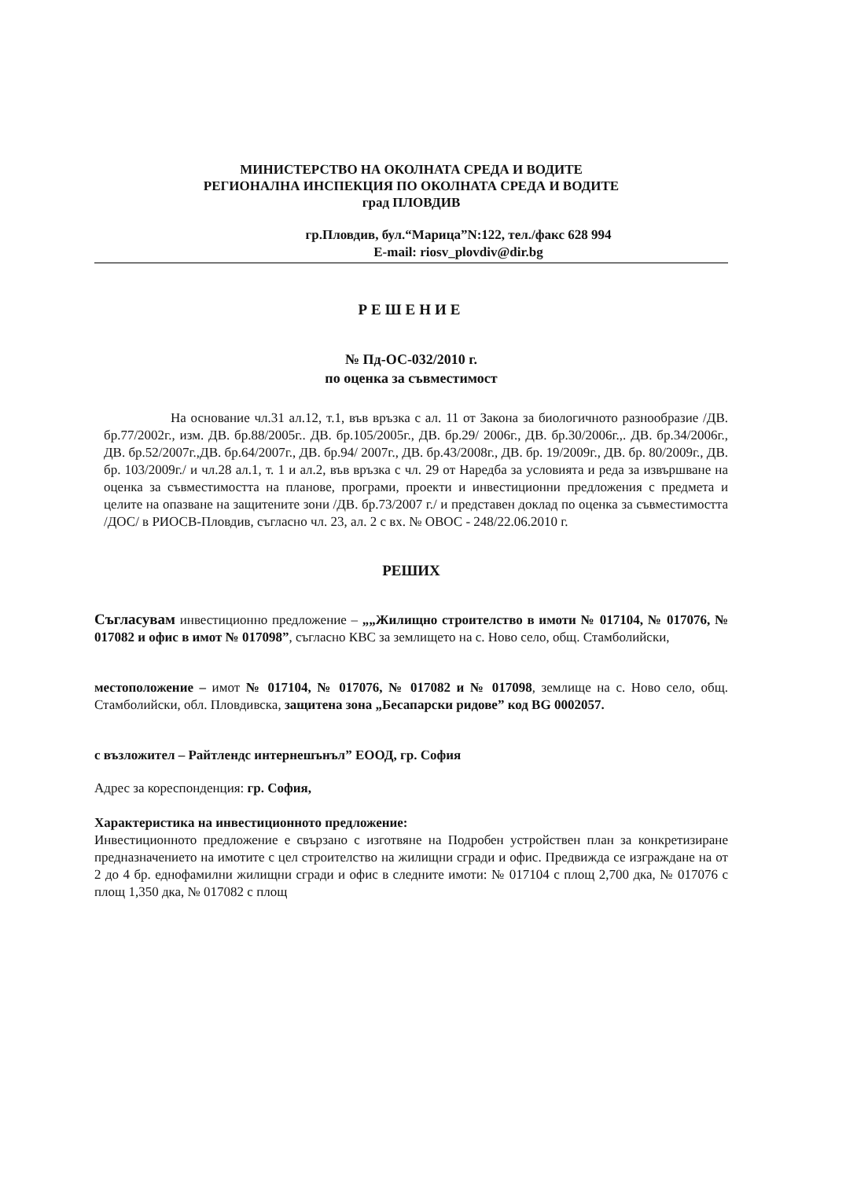МИНИСТЕРСТВО НА ОКОЛНАТА СРЕДА И ВОДИТЕ
РЕГИОНАЛНА ИНСПЕКЦИЯ ПО ОКОЛНАТА СРЕДА И ВОДИТЕ
град ПЛОВДИВ
гр.Пловдив, бул.“Марица”N:122, тел./факс 628 994
E-mail: riosv_plovdiv@dir.bg
РЕШЕНИЕ
№ Пд-ОС-032/2010 г.
по оценка за съвместимост
На основание чл.31 ал.12, т.1, във връзка с ал. 11 от Закона за биологичното разнообразие /ДВ. бр.77/2002г., изм. ДВ. бр.88/2005г.. ДВ. бр.105/2005г., ДВ. бр.29/ 2006г., ДВ. бр.30/2006г.,. ДВ. бр.34/2006г., ДВ. бр.52/2007г.,ДВ. бр.64/2007г., ДВ. бр.94/ 2007г., ДВ. бр.43/2008г., ДВ. бр. 19/2009г., ДВ. бр. 80/2009г., ДВ. бр. 103/2009г./ и чл.28 ал.1, т. 1 и ал.2, във връзка с чл. 29 от Наредба за условията и реда за извършване на оценка за съвместимостта на планове, програми, проекти и инвестиционни предложения с предмета и целите на опазване на защитените зони /ДВ. бр.73/2007 г./ и представен доклад по оценка за съвместимостта /ДОС/ в РИОСВ-Пловдив, съгласно чл. 23, ал. 2 с вх. № ОВОС - 248/22.06.2010 г.
РЕШИХ
Съгласувам инвестиционно предложение – „„Жилищно строителство в имоти № 017104, № 017076, № 017082 и офис в имот № 017098”, съгласно КВС за землището на с. Ново село, общ. Стамболийски,
местоположение – имот № 017104, № 017076, № 017082 и № 017098, землище на с. Ново село, общ. Стамболийски, обл. Пловдивска, защитена зона „Бесапарски ридове” код BG 0002057.
с възложител – Райтлендс интернешънъл” ЕООД, гр. София
Адрес за кореспонденция: гр. София,
Характеристика на инвестиционното предложение:
Инвестиционното предложение е свързано с изготвяне на Подробен устройствен план за конкретизиране предназначението на имотите с цел строителство на жилищни сгради и офис. Предвижда се изграждане на от 2 до 4 бр. еднофамилни жилищни сгради и офис в следните имоти: № 017104 с площ 2,700 дка, № 017076 с площ 1,350 дка, № 017082 с площ